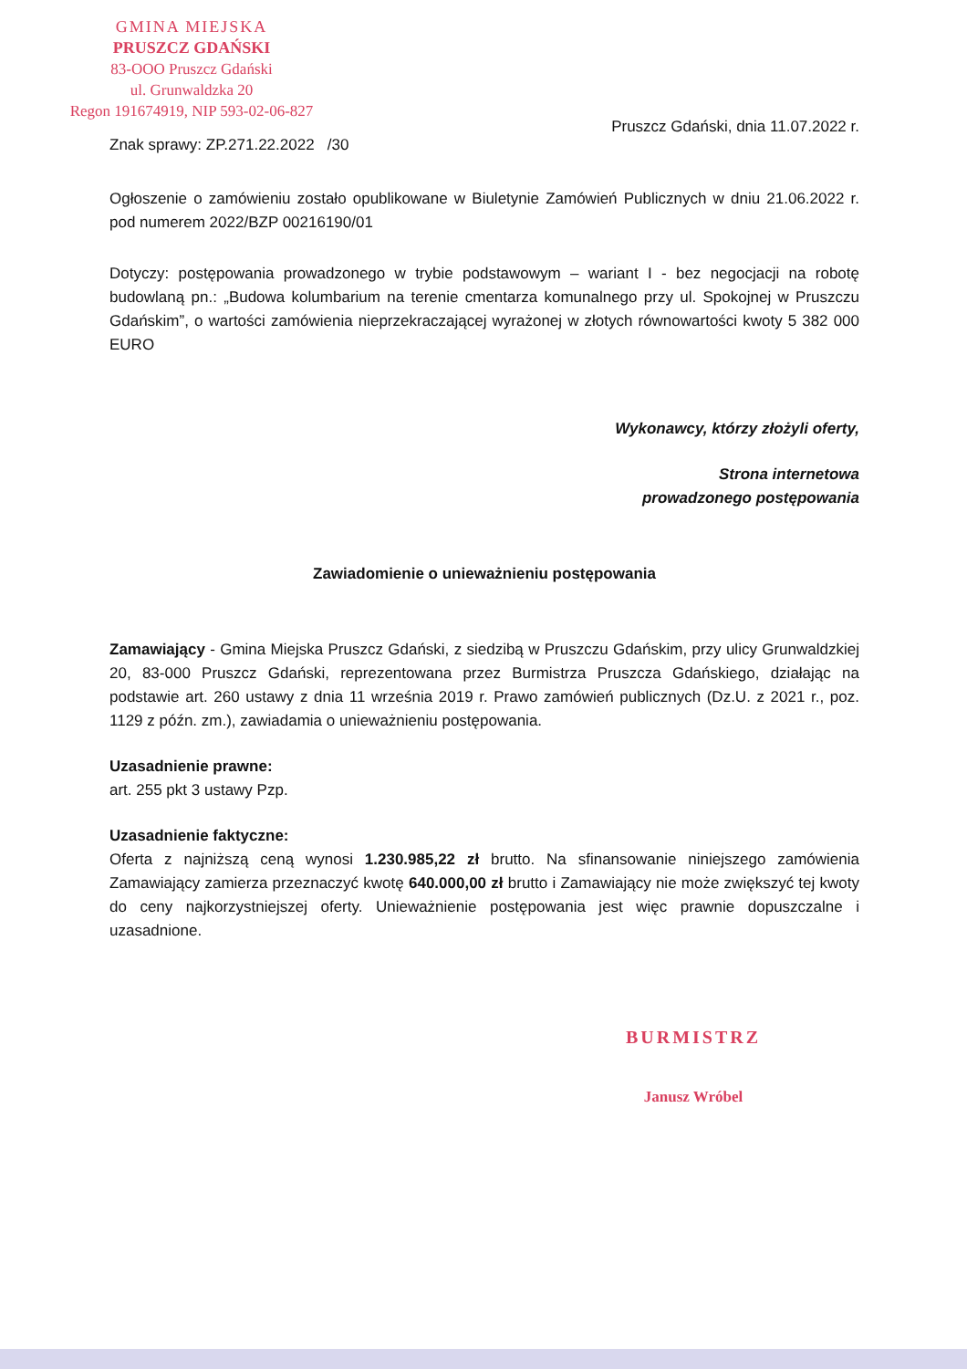GMINA MIEJSKA
PRUSZCZ GDAŃSKI
83-OOO Pruszcz Gdański
ul. Grunwaldzka 20
Regon 191674919, NIP 593-02-06-827
Pruszcz Gdański, dnia 11.07.2022 r.
Znak sprawy: ZP.271.22.2022 /30
Ogłoszenie o zamówieniu zostało opublikowane w Biuletynie Zamówień Publicznych w dniu 21.06.2022 r. pod numerem 2022/BZP 00216190/01
Dotyczy: postępowania prowadzonego w trybie podstawowym – wariant I - bez negocjacji na robotę budowlaną pn.: „Budowa kolumbarium na terenie cmentarza komunalnego przy ul. Spokojnej w Pruszczu Gdańskim”, o wartości zamówienia nieprzekraczającej wyrażonej w złotych równowartości kwoty 5 382 000 EURO
Wykonawcy, którzy złożyli oferty,
Strona internetowa
prowadzonego postępowania
Zawiadomienie o unieważnieniu postępowania
Zamawiający - Gmina Miejska Pruszcz Gdański, z siedzibą w Pruszczu Gdańskim, przy ulicy Grunwaldzkiej 20, 83-000 Pruszcz Gdański, reprezentowana przez Burmistrza Pruszcza Gdańskiego, działając na podstawie art. 260 ustawy z dnia 11 września 2019 r. Prawo zamówień publicznych (Dz.U. z 2021 r., poz. 1129 z późn. zm.), zawiadamia o unieważnieniu postępowania.
Uzasadnienie prawne:
art. 255 pkt 3 ustawy Pzp.
Uzasadnienie faktyczne:
Oferta z najniższą ceną wynosi 1.230.985,22 zł brutto. Na sfinansowanie niniejszego zamówienia Zamawiający zamierza przeznaczyć kwotę 640.000,00 zł brutto i Zamawiający nie może zwiększyć tej kwoty do ceny najkorzystniejszej oferty. Unieważnienie postępowania jest więc prawnie dopuszczalne i uzasadnione.
BURMISTRZ
Janusz Wróbel